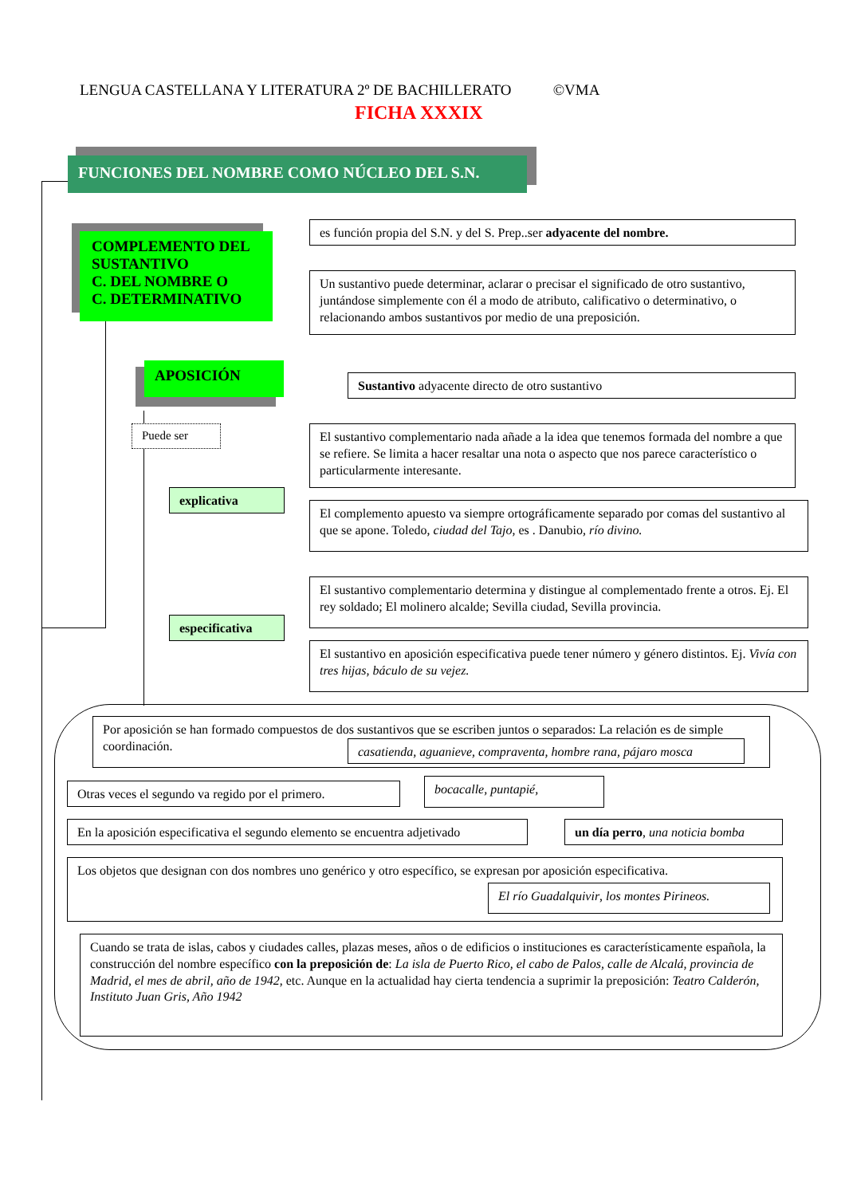LENGUA CASTELLANA Y LITERATURA 2º DE BACHILLERATO ©VMA
FICHA XXXIX
FUNCIONES DEL NOMBRE COMO NÚCLEO DEL S.N.
COMPLEMENTO DEL SUSTANTIVO
C. DEL NOMBRE O
C. DETERMINATIVO
es función propia del S.N. y del S. Prep..ser adyacente del nombre.
Un sustantivo puede determinar, aclarar o precisar el significado de otro sustantivo, juntándose simplemente con él a modo de atributo, calificativo o determinativo, o relacionando ambos sustantivos por medio de una preposición.
APOSICIÓN
Sustantivo adyacente directo de otro sustantivo
Puede ser
explicativa
El sustantivo complementario nada añade a la idea que tenemos formada del nombre a que se refiere. Se limita a hacer resaltar una nota o aspecto que nos parece característico o particularmente interesante.
El complemento apuesto va siempre ortográficamente separado por comas del sustantivo al que se apone. Toledo, ciudad del Tajo, es . Danubio, río divino.
especificativa
El sustantivo complementario determina y distingue al complementado frente a otros. Ej. El rey soldado; El molinero alcalde; Sevilla ciudad, Sevilla provincia.
El sustantivo en aposición especificativa puede tener número y género distintos. Ej. Vivía con tres hijas, báculo de su vejez.
Por aposición se han formado compuestos de dos sustantivos que se escriben juntos o separados: La relación es de simple coordinación.
casatienda, aguanieve, compraventa, hombre rana, pájaro mosca
Otras veces el segundo va regido por el primero.
bocacalle, puntapié,
En la aposición especificativa el segundo elemento se encuentra adjetivado
un día perro, una noticia bomba
Los objetos que designan con dos nombres uno genérico y otro específico, se expresan por aposición especificativa.
El río Guadalquivir, los montes Pirineos.
Cuando se trata de islas, cabos y ciudades calles, plazas meses, años o de edificios o instituciones es característicamente española, la construcción del nombre específico con la preposición de: La isla de Puerto Rico, el cabo de Palos, calle de Alcalá, provincia de Madrid, el mes de abril, año de 1942, etc. Aunque en la actualidad hay cierta tendencia a suprimir la preposición: Teatro Calderón, Instituto Juan Gris, Año 1942